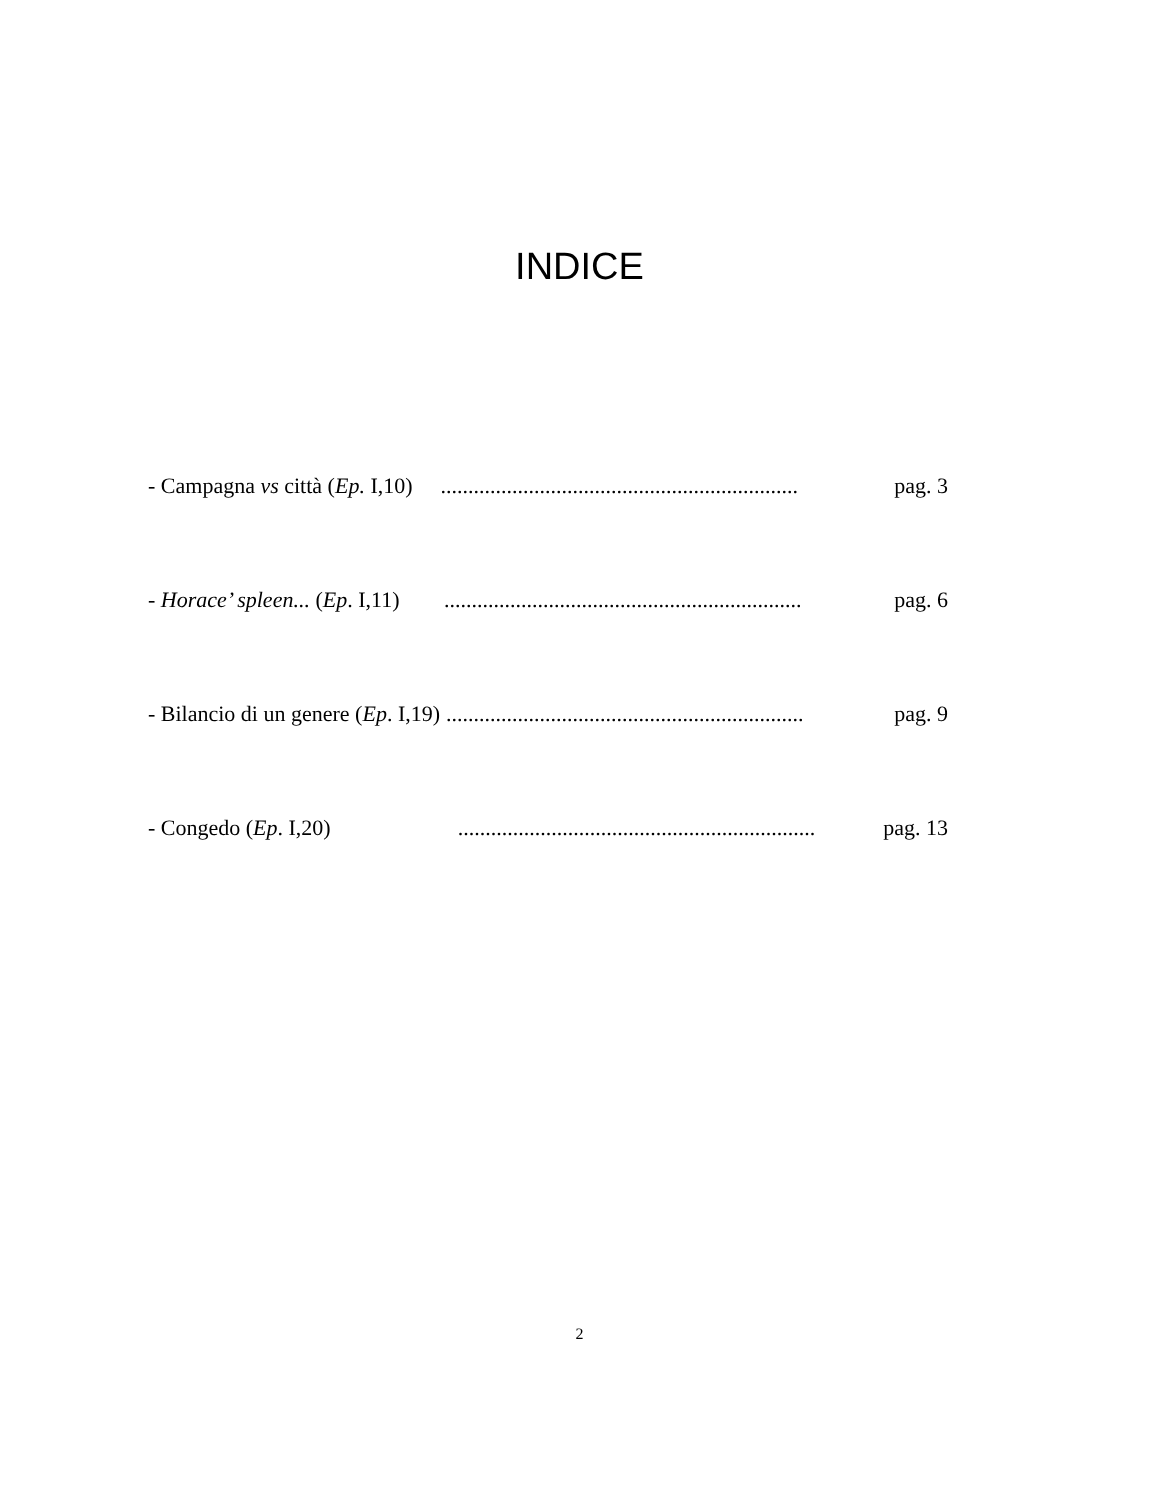INDICE
- Campagna vs città (Ep. I,10) ................................................................. pag. 3
- Horace’ spleen... (Ep. I,11) ................................................................. pag. 6
- Bilancio di un genere (Ep. I,19)................................................................. pag. 9
- Congedo (Ep. I,20) ................................................................. pag. 13
2